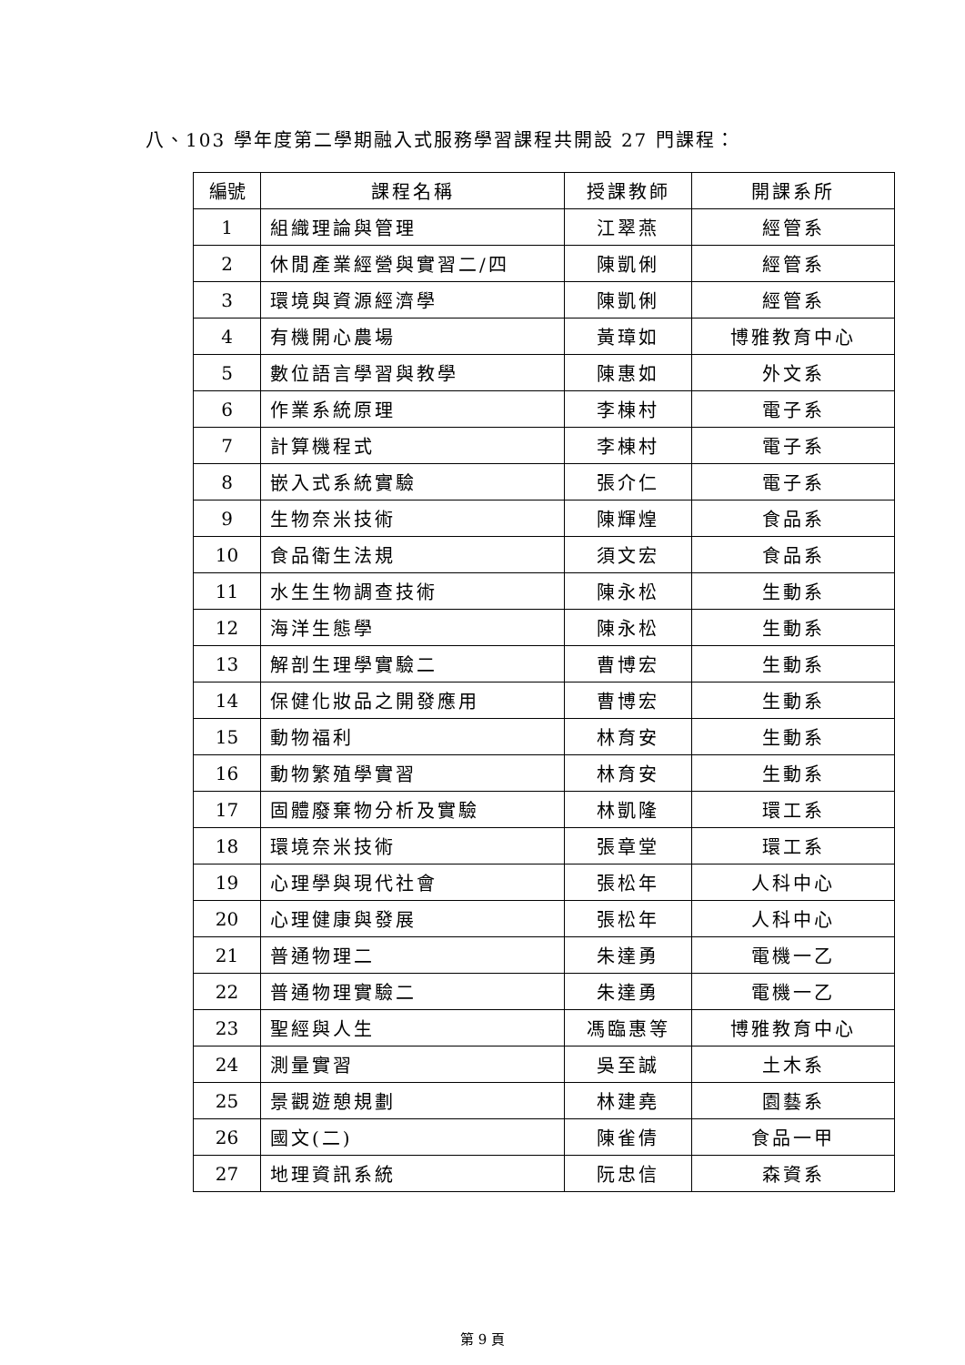八、103 學年度第二學期融入式服務學習課程共開設 27 門課程：
| 編號 | 課程名稱 | 授課教師 | 開課系所 |
| --- | --- | --- | --- |
| 1 | 組織理論與管理 | 江翠燕 | 經管系 |
| 2 | 休閒產業經營與實習二/四 | 陳凱俐 | 經管系 |
| 3 | 環境與資源經濟學 | 陳凱俐 | 經管系 |
| 4 | 有機開心農場 | 黃璋如 | 博雅教育中心 |
| 5 | 數位語言學習與教學 | 陳惠如 | 外文系 |
| 6 | 作業系統原理 | 李棟村 | 電子系 |
| 7 | 計算機程式 | 李棟村 | 電子系 |
| 8 | 嵌入式系統實驗 | 張介仁 | 電子系 |
| 9 | 生物奈米技術 | 陳輝煌 | 食品系 |
| 10 | 食品衛生法規 | 須文宏 | 食品系 |
| 11 | 水生生物調查技術 | 陳永松 | 生動系 |
| 12 | 海洋生態學 | 陳永松 | 生動系 |
| 13 | 解剖生理學實驗二 | 曹博宏 | 生動系 |
| 14 | 保健化妝品之開發應用 | 曹博宏 | 生動系 |
| 15 | 動物福利 | 林育安 | 生動系 |
| 16 | 動物繁殖學實習 | 林育安 | 生動系 |
| 17 | 固體廢棄物分析及實驗 | 林凱隆 | 環工系 |
| 18 | 環境奈米技術 | 張章堂 | 環工系 |
| 19 | 心理學與現代社會 | 張松年 | 人科中心 |
| 20 | 心理健康與發展 | 張松年 | 人科中心 |
| 21 | 普通物理二 | 朱達勇 | 電機一乙 |
| 22 | 普通物理實驗二 | 朱達勇 | 電機一乙 |
| 23 | 聖經與人生 | 馮臨惠等 | 博雅教育中心 |
| 24 | 測量實習 | 吳至誠 | 土木系 |
| 25 | 景觀遊憩規劃 | 林建堯 | 園藝系 |
| 26 | 國文(二) | 陳雀倩 | 食品一甲 |
| 27 | 地理資訊系統 | 阮忠信 | 森資系 |
第 9 頁